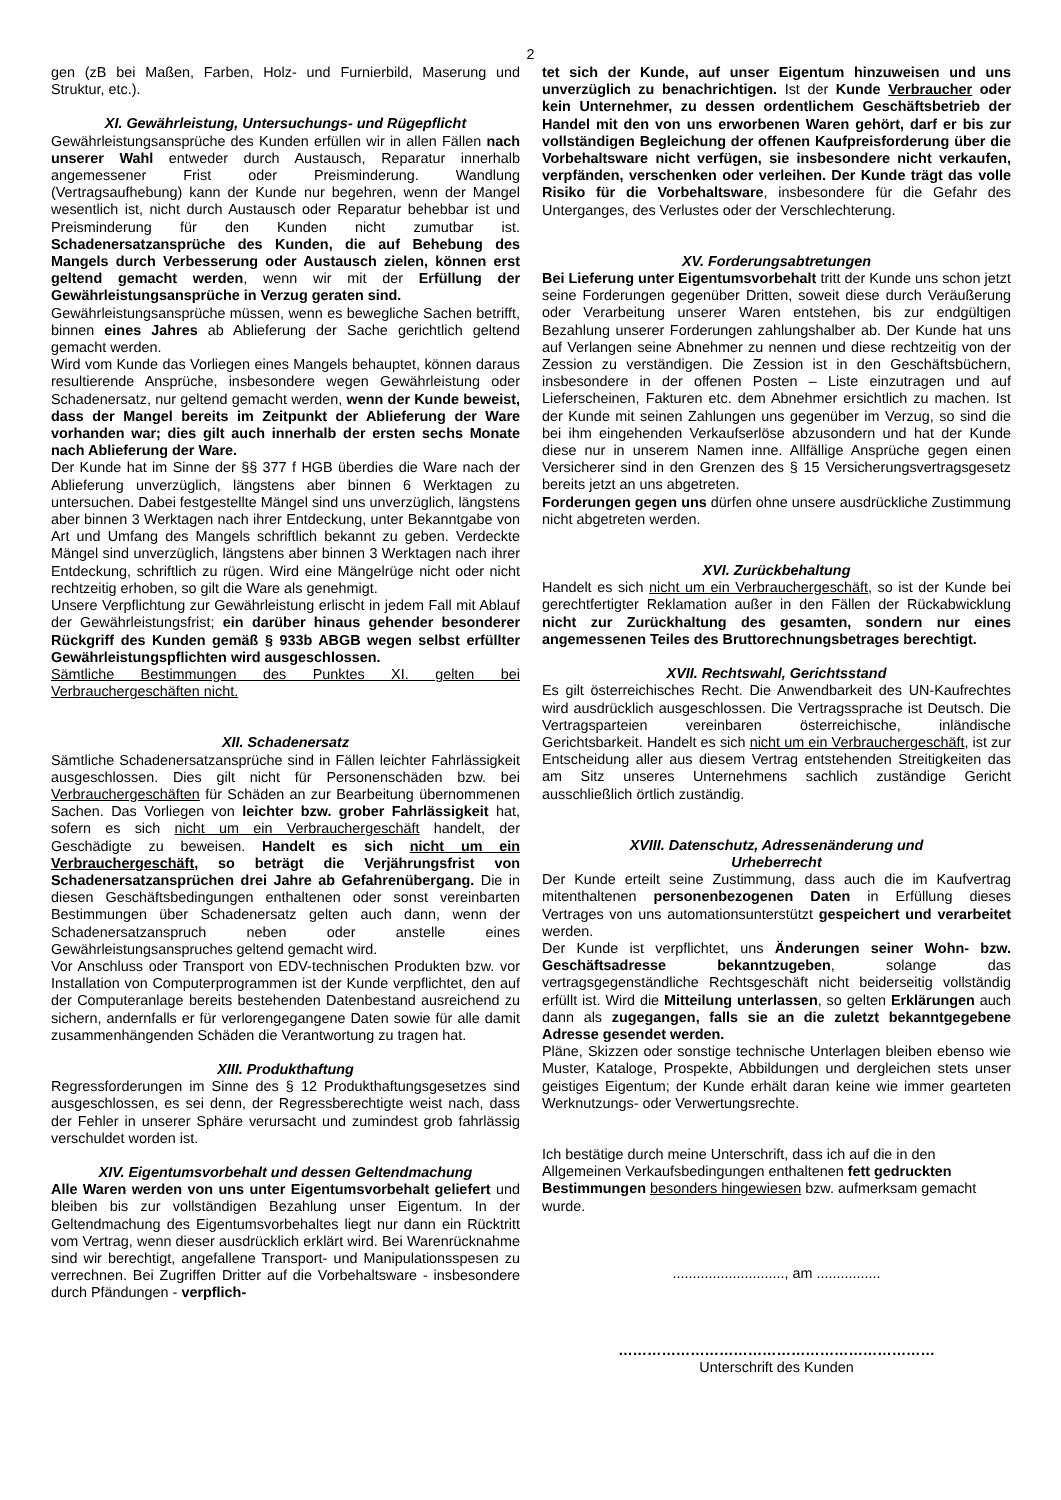2
gen (zB bei Maßen, Farben, Holz- und Furnierbild, Maserung und Struktur, etc.).
XI. Gewährleistung, Untersuchungs- und Rügepflicht
Gewährleistungsansprüche des Kunden erfüllen wir in allen Fällen nach unserer Wahl entweder durch Austausch, Reparatur innerhalb angemessener Frist oder Preisminderung. Wandlung (Vertragsaufhebung) kann der Kunde nur begehren, wenn der Mangel wesentlich ist, nicht durch Austausch oder Reparatur behebbar ist und Preisminderung für den Kunden nicht zumutbar ist. Schadenersatzansprüche des Kunden, die auf Behebung des Mangels durch Verbesserung oder Austausch zielen, können erst geltend gemacht werden, wenn wir mit der Erfüllung der Gewährleistungsansprüche in Verzug geraten sind.
Gewährleistungsansprüche müssen, wenn es bewegliche Sachen betrifft, binnen eines Jahres ab Ablieferung der Sache gerichtlich geltend gemacht werden.
Wird vom Kunde das Vorliegen eines Mangels behauptet, können daraus resultierende Ansprüche, insbesondere wegen Gewährleistung oder Schadenersatz, nur geltend gemacht werden, wenn der Kunde beweist, dass der Mangel bereits im Zeitpunkt der Ablieferung der Ware vorhanden war; dies gilt auch innerhalb der ersten sechs Monate nach Ablieferung der Ware.
Der Kunde hat im Sinne der §§ 377 f HGB überdies die Ware nach der Ablieferung unverzüglich, längstens aber binnen 6 Werktagen zu untersuchen. Dabei festgestellte Mängel sind uns unverzüglich, längstens aber binnen 3 Werktagen nach ihrer Entdeckung, unter Bekanntgabe von Art und Umfang des Mangels schriftlich bekannt zu geben. Verdeckte Mängel sind unverzüglich, längstens aber binnen 3 Werktagen nach ihrer Entdeckung, schriftlich zu rügen. Wird eine Mängelrüge nicht oder nicht rechtzeitig erhoben, so gilt die Ware als genehmigt.
Unsere Verpflichtung zur Gewährleistung erlischt in jedem Fall mit Ablauf der Gewährleistungsfrist; ein darüber hinaus gehender besonderer Rückgriff des Kunden gemäß § 933b ABGB wegen selbst erfüllter Gewährleistungspflichten wird ausgeschlossen.
Sämtliche Bestimmungen des Punktes XI. gelten bei Verbrauchergeschäften nicht.
XII. Schadenersatz
Sämtliche Schadenersatzansprüche sind in Fällen leichter Fahrlässigkeit ausgeschlossen. Dies gilt nicht für Personenschäden bzw. bei Verbrauchergeschäften für Schäden an zur Bearbeitung übernommenen Sachen. Das Vorliegen von leichter bzw. grober Fahrlässigkeit hat, sofern es sich nicht um ein Verbrauchergeschäft handelt, der Geschädigte zu beweisen. Handelt es sich nicht um ein Verbrauchergeschäft, so beträgt die Verjährungsfrist von Schadenersatzansprüchen drei Jahre ab Gefahrenübergang. Die in diesen Geschäftsbedingungen enthaltenen oder sonst vereinbarten Bestimmungen über Schadenersatz gelten auch dann, wenn der Schadenersatzanspruch neben oder anstelle eines Gewährleistungsanspruches geltend gemacht wird.
Vor Anschluss oder Transport von EDV-technischen Produkten bzw. vor Installation von Computerprogrammen ist der Kunde verpflichtet, den auf der Computeranlage bereits bestehenden Datenbestand ausreichend zu sichern, andernfalls er für verlorengegangene Daten sowie für alle damit zusammenhängenden Schäden die Verantwortung zu tragen hat.
XIII. Produkthaftung
Regressforderungen im Sinne des § 12 Produkthaftungsgesetzes sind ausgeschlossen, es sei denn, der Regressberechtigte weist nach, dass der Fehler in unserer Sphäre verursacht und zumindest grob fahrlässig verschuldet worden ist.
XIV. Eigentumsvorbehalt und dessen Geltendmachung
Alle Waren werden von uns unter Eigentumsvorbehalt geliefert und bleiben bis zur vollständigen Bezahlung unser Eigentum. In der Geltendmachung des Eigentumsvorbehaltes liegt nur dann ein Rücktritt vom Vertrag, wenn dieser ausdrücklich erklärt wird. Bei Warenrücknahme sind wir berechtigt, angefallene Transport- und Manipulationsspesen zu verrechnen. Bei Zugriffen Dritter auf die Vorbehaltsware - insbesondere durch Pfändungen - verpflich-
tet sich der Kunde, auf unser Eigentum hinzuweisen und uns unverzüglich zu benachrichtigen. Ist der Kunde Verbraucher oder kein Unternehmer, zu dessen ordentlichem Geschäftsbetrieb der Handel mit den von uns erworbenen Waren gehört, darf er bis zur vollständigen Begleichung der offenen Kaufpreisforderung über die Vorbehaltsware nicht verfügen, sie insbesondere nicht verkaufen, verpfänden, verschenken oder verleihen. Der Kunde trägt das volle Risiko für die Vorbehaltsware, insbesondere für die Gefahr des Unterganges, des Verlustes oder der Verschlechterung.
XV. Forderungsabtretungen
Bei Lieferung unter Eigentumsvorbehalt tritt der Kunde uns schon jetzt seine Forderungen gegenüber Dritten, soweit diese durch Veräußerung oder Verarbeitung unserer Waren entstehen, bis zur endgültigen Bezahlung unserer Forderungen zahlungshalber ab. Der Kunde hat uns auf Verlangen seine Abnehmer zu nennen und diese rechtzeitig von der Zession zu verständigen. Die Zession ist in den Geschäftsbüchern, insbesondere in der offenen Posten – Liste einzutragen und auf Lieferscheinen, Fakturen etc. dem Abnehmer ersichtlich zu machen. Ist der Kunde mit seinen Zahlungen uns gegenüber im Verzug, so sind die bei ihm eingehenden Verkaufserlöse abzusondern und hat der Kunde diese nur in unserem Namen inne. Allfällige Ansprüche gegen einen Versicherer sind in den Grenzen des § 15 Versicherungsvertragsgesetz bereits jetzt an uns abgetreten.
Forderungen gegen uns dürfen ohne unsere ausdrückliche Zustimmung nicht abgetreten werden.
XVI. Zurückbehaltung
Handelt es sich nicht um ein Verbrauchergeschäft, so ist der Kunde bei gerechtfertigter Reklamation außer in den Fällen der Rückabwicklung nicht zur Zurückhaltung des gesamten, sondern nur eines angemessenen Teiles des Bruttorechnungsbetrages berechtigt.
XVII. Rechtswahl, Gerichtsstand
Es gilt österreichisches Recht. Die Anwendbarkeit des UN-Kaufrechtes wird ausdrücklich ausgeschlossen. Die Vertragssprache ist Deutsch. Die Vertragsparteien vereinbaren österreichische, inländische Gerichtsbarkeit. Handelt es sich nicht um ein Verbrauchergeschäft, ist zur Entscheidung aller aus diesem Vertrag entstehenden Streitigkeiten das am Sitz unseres Unternehmens sachlich zuständige Gericht ausschließlich örtlich zuständig.
XVIII. Datenschutz, Adressenänderung und
Urheberrecht
Der Kunde erteilt seine Zustimmung, dass auch die im Kaufvertrag mitenthaltenen personenbezogenen Daten in Erfüllung dieses Vertrages von uns automationsunterstützt gespeichert und verarbeitet werden.
Der Kunde ist verpflichtet, uns Änderungen seiner Wohn- bzw. Geschäftsadresse bekanntzugeben, solange das vertragsgegenständliche Rechtsgeschäft nicht beiderseitig vollständig erfüllt ist. Wird die Mitteilung unterlassen, so gelten Erklärungen auch dann als zugegangen, falls sie an die zuletzt bekanntgegebene Adresse gesendet werden.
Pläne, Skizzen oder sonstige technische Unterlagen bleiben ebenso wie Muster, Kataloge, Prospekte, Abbildungen und dergleichen stets unser geistiges Eigentum; der Kunde erhält daran keine wie immer gearteten Werknutzungs- oder Verwertungsrechte.
Ich bestätige durch meine Unterschrift, dass ich auf die in den Allgemeinen Verkaufsbedingungen enthaltenen fett gedruckten Bestimmungen besonders hingewiesen bzw. aufmerksam gemacht wurde.
............................, am ................
…………………………………………………………
Unterschrift des Kunden